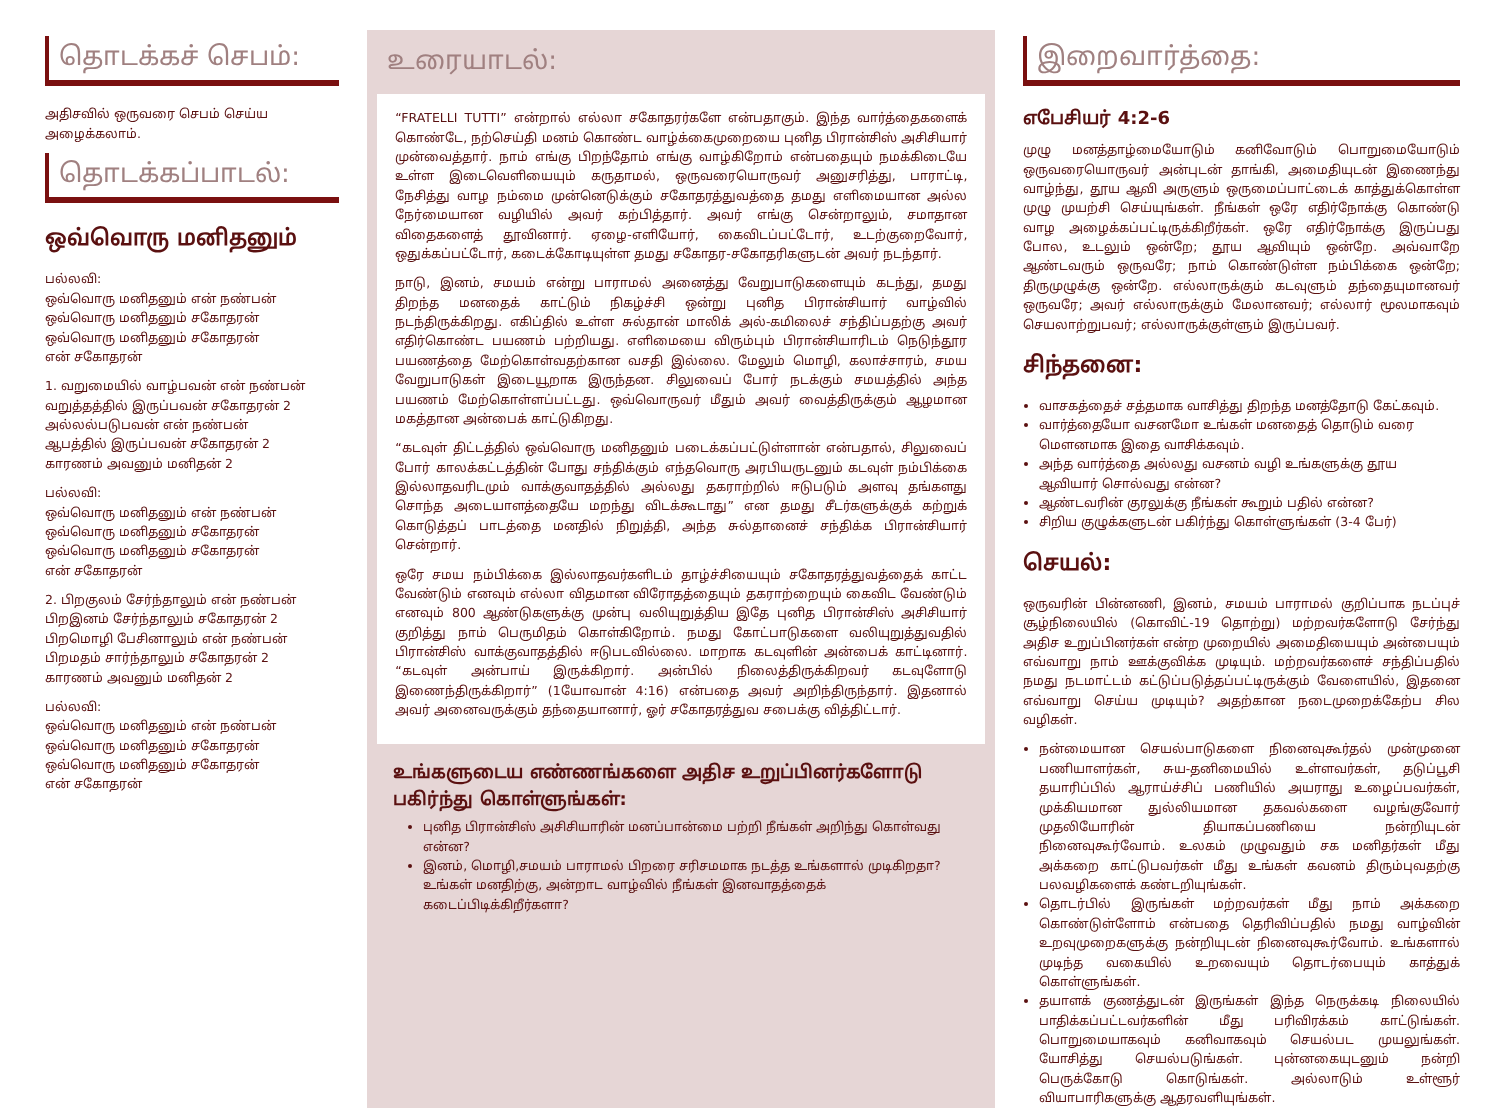தொடக்கச் செபம்:
அதிசவில் ஒருவரை செபம் செய்ய அழைக்கலாம்.
தொடக்கப்பாடல்:
ஒவ்வொரு மனிதனும்
பல்லவி:
ஒவ்வொரு மனிதனும் என் நண்பன்
ஒவ்வொரு மனிதனும் சகோதரன்
ஒவ்வொரு மனிதனும் சகோதரன்
என் சகோதரன்
1. வறுமையில் வாழ்பவன் என் நண்பன்
வறுத்தத்தில் இருப்பவன் சகோதரன் 2
அல்லல்படுபவன் என் நண்பன்
ஆபத்தில் இருப்பவன் சகோதரன் 2
காரணம் அவனும் மனிதன் 2
பல்லவி:
ஒவ்வொரு மனிதனும் என் நண்பன்
ஒவ்வொரு மனிதனும் சகோதரன்
ஒவ்வொரு மனிதனும் சகோதரன்
என் சகோதரன்
2. பிறகுலம் சேர்ந்தாலும் என் நண்பன்
பிறஇனம் சேர்ந்தாலும் சகோதரன் 2
பிறமொழி பேசினாலும் என் நண்பன்
பிறமதம் சார்ந்தாலும் சகோதரன் 2
காரணம் அவனும் மனிதன் 2
பல்லவி:
ஒவ்வொரு மனிதனும் என் நண்பன்
ஒவ்வொரு மனிதனும் சகோதரன்
ஒவ்வொரு மனிதனும் சகோதரன்
என் சகோதரன்
உரையாடல்:
“FRATELLI TUTTI” என்றால் எல்லா சகோதரர்களே என்பதாகும். இந்த வார்த்தைகளைக் கொண்டே, நற்செய்தி மனம் கொண்ட வாழ்க்கைமுறையை புனித பிரான்சிஸ் அசிசியார் முன்வைத்தார். நாம் எங்கு பிறந்தோம் எங்கு வாழ்கிறோம் என்பதையும் நமக்கிடையே உள்ள இடைவெளியையும் கருதாமல், ஒருவரையொருவர் அனுசரித்து, பாராட்டி, நேசித்து வாழ நம்மை முன்னெடுக்கும் சகோதரத்துவத்தை தமது எளிமையான அல்ல நேர்மையான வழியில் அவர் கற்பித்தார். அவர் எங்கு சென்றாலும், சமாதான விதைகளைத் தூவினார். ஏழை-எளியோர், கைவிடப்பட்டோர், உடற்குறைவோர், ஒதுக்கப்பட்டோர், கடைக்கோடியுள்ள தமது சகோதர-சகோதரிகளுடன் அவர் நடந்தார்.
நாடு, இனம், சமயம் என்று பாராமல் அனைத்து வேறுபாடுகளையும் கடந்து, தமது திறந்த மனதைக் காட்டும் நிகழ்ச்சி ஒன்று புனித பிரான்சியார் வாழ்வில் நடந்திருக்கிறது. எகிப்தில் உள்ள சுல்தான் மாலிக் அல்-கமிலைச் சந்திப்பதற்கு அவர் எதிர்கொண்ட பயணம் பற்றியது. எளிமையை விரும்பும் பிரான்சியாரிடம் நெடுந்தூர பயணத்தை மேற்கொள்வதற்கான வசதி இல்லை. மேலும் மொழி, கலாச்சாரம், சமய வேறுபாடுகள் இடையூறாக இருந்தன. சிலுவைப் போர் நடக்கும் சமயத்தில் அந்த பயணம் மேற்கொள்ளப்பட்டது. ஒவ்வொருவர் மீதும் அவர் வைத்திருக்கும் ஆழமான மகத்தான அன்பைக் காட்டுகிறது.
“கடவுள் திட்டத்தில் ஒவ்வொரு மனிதனும் படைக்கப்பட்டுள்ளான் என்பதால், சிலுவைப் போர் காலக்கட்டத்தின் போது சந்திக்கும் எந்தவொரு அரபியருடனும் கடவுள் நம்பிக்கை இல்லாதவரிடமும் வாக்குவாதத்தில் அல்லது தகராற்றில் ஈடுபடும் அளவு தங்களது சொந்த அடையாளத்தையே மறந்து விடக்கூடாது” என தமது சீடர்களுக்குக் கற்றுக் கொடுத்தப் பாடத்தை மனதில் நிறுத்தி, அந்த சுல்தானைச் சந்திக்க பிரான்சியார் சென்றார்.
ஒரே சமய நம்பிக்கை இல்லாதவர்களிடம் தாழ்ச்சியையும் சகோதரத்துவத்தைக் காட்ட வேண்டும் எனவும் எல்லா விதமான விரோதத்தையும் தகராற்றையும் கைவிட வேண்டும் எனவும் 800 ஆண்டுகளுக்கு முன்பு வலியுறுத்திய இதே புனித பிரான்சிஸ் அசிசியார் குறித்து நாம் பெருமிதம் கொள்கிறோம். நமது கோட்பாடுகளை வலியுறுத்துவதில் பிரான்சிஸ் வாக்குவாதத்தில் ஈடுபடவில்லை. மாறாக கடவுளின் அன்பைக் காட்டினார். “கடவுள் அன்பாய் இருக்கிறார். அன்பில் நிலைத்திருக்கிறவர் கடவுளோடு இணைந்திருக்கிறார்” (1யோவான் 4:16) என்பதை அவர் அறிந்திருந்தார். இதனால் அவர் அனைவருக்கும் தந்தையானார், ஓர் சகோதரத்துவ சபைக்கு வித்திட்டார்.
உங்களுடைய எண்ணங்களை அதிச உறுப்பினர்களோடு பகிர்ந்து கொள்ளுங்கள்:
புனித பிரான்சிஸ் அசிசியாரின் மனப்பான்மை பற்றி நீங்கள் அறிந்து கொள்வது என்ன?
இனம், மொழி,சமயம் பாராமல் பிறரை சரிசமமாக நடத்த உங்களால் முடிகிறதா? உங்கள் மனதிற்கு, அன்றாட வாழ்வில் நீங்கள் இனவாதத்தைக் கடைப்பிடிக்கிறீர்களா?
இறைவார்த்தை:
எபேசியர் 4:2-6
முழு மனத்தாழ்மையோடும் கனிவோடும் பொறுமையோடும் ஒருவரையொருவர் அன்புடன் தாங்கி, அமைதியுடன் இணைந்து வாழ்ந்து, தூய ஆவி அருளும் ஒருமைப்பாட்டைக் காத்துக்கொள்ள முழு முயற்சி செய்யுங்கள். நீங்கள் ஒரே எதிர்நோக்கு கொண்டு வாழ அழைக்கப்பட்டிருக்கிறீர்கள். ஒரே எதிர்நோக்கு இருப்பது போல, உடலும் ஒன்றே; தூய ஆவியும் ஒன்றே. அவ்வாறே ஆண்டவரும் ஒருவரே; நாம் கொண்டுள்ள நம்பிக்கை ஒன்றே; திருமுழுக்கு ஒன்றே. எல்லாருக்கும் கடவுளும் தந்தையுமானவர் ஒருவரே; அவர் எல்லாருக்கும் மேலானவர்; எல்லார் மூலமாகவும் செயலாற்றுபவர்; எல்லாருக்குள்ளும் இருப்பவர்.
சிந்தனை:
வாசகத்தைச் சத்தமாக வாசித்து திறந்த மனத்தோடு கேட்கவும்.
வார்த்தையோ வசனமோ உங்கள் மனதைத் தொடும் வரை மௌனமாக இதை வாசிக்கவும்.
அந்த வார்த்தை அல்லது வசனம் வழி உங்களுக்கு தூய ஆவியார் சொல்வது என்ன?
ஆண்டவரின் குரலுக்கு நீங்கள் கூறும் பதில் என்ன?
சிறிய குழுக்களுடன் பகிர்ந்து கொள்ளுங்கள் (3-4 பேர்)
செயல்:
ஒருவரின் பின்னணி, இனம், சமயம் பாராமல் குறிப்பாக நடப்புச் சூழ்நிலையில் (கொவிட்-19 தொற்று) மற்றவர்களோடு சேர்ந்து அதிச உறுப்பினர்கள் என்ற முறையில் அமைதியையும் அன்பையும் எவ்வாறு நாம் ஊக்குவிக்க முடியும். மற்றவர்களைச் சந்திப்பதில் நமது நடமாட்டம் கட்டுப்படுத்தப்பட்டிருக்கும் வேளையில், இதனை எவ்வாறு செய்ய முடியும்? அதற்கான நடைமுறைக்கேற்ப சில வழிகள்.
நன்மையான செயல்பாடுகளை நினைவுகூர்தல் முன்முனை பணியாளர்கள், சுய-தனிமையில் உள்ளவர்கள், தடுப்பூசி தயாரிப்பில் ஆராய்ச்சிப் பணியில் அயராது உழைப்பவர்கள், முக்கியமான துல்லியமான தகவல்களை வழங்குவோர் முதலியோரின் தியாகப்பணியை நன்றியுடன் நினைவுகூர்வோம். உலகம் முழுவதும் சக மனிதர்கள் மீது அக்கறை காட்டுபவர்கள் மீது உங்கள் கவனம் திரும்புவதற்கு பலவழிகளைக் கண்டறியுங்கள்.
தொடர்பில் இருங்கள் மற்றவர்கள் மீது நாம் அக்கறை கொண்டுள்ளோம் என்பதை தெரிவிப்பதில் நமது வாழ்வின் உறவுமுறைகளுக்கு நன்றியுடன் நினைவுகூர்வோம். உங்களால் முடிந்த வகையில் உறவையும் தொடர்பையும் காத்துக் கொள்ளுங்கள்.
தயாளக் குணத்துடன் இருங்கள் இந்த நெருக்கடி நிலையில் பாதிக்கப்பட்டவர்களின் மீது பரிவிரக்கம் காட்டுங்கள். பொறுமையாகவும் கனிவாகவும் செயல்பட முயலுங்கள். யோசித்து செயல்படுங்கள். புன்னகையுடனும் நன்றி பெருக்கோடு கொடுங்கள். அல்லாடும் உள்ளூர் வியாபாரிகளுக்கு ஆதரவளியுங்கள்.